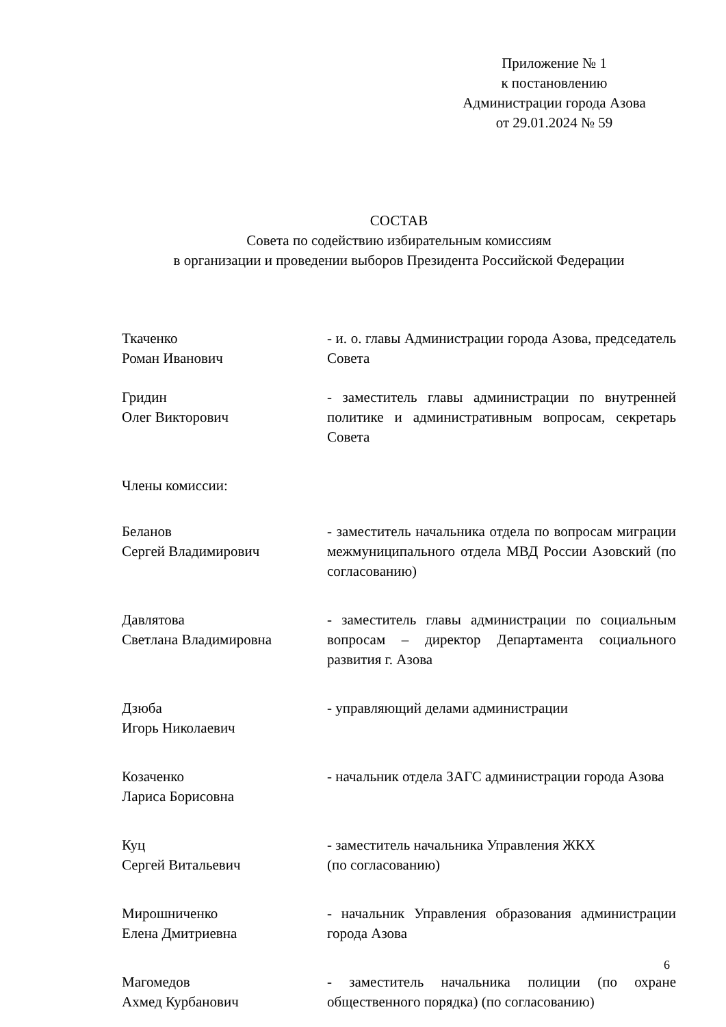Приложение № 1
к постановлению
Администрации города Азова
от 29.01.2024 № 59
СОСТАВ
Совета по содействию избирательным комиссиям
в организации и проведении выборов Президента Российской Федерации
Ткаченко
Роман Иванович
- и. о. главы Администрации города Азова, председатель Совета
Гридин
Олег Викторович
- заместитель главы администрации по внутренней политике и административным вопросам, секретарь Совета
Члены комиссии:
Беланов
Сергей Владимирович
- заместитель начальника отдела по вопросам миграции межмуниципального отдела МВД России Азовский (по согласованию)
Давлятова
Светлана Владимировна
- заместитель главы администрации по социальным вопросам – директор Департамента социального развития г. Азова
Дзюба
Игорь Николаевич
- управляющий делами администрации
Козаченко
Лариса Борисовна
- начальник отдела ЗАГС администрации города Азова
Куц
Сергей Витальевич
- заместитель начальника Управления ЖКХ
(по согласованию)
Мирошниченко
Елена Дмитриевна
- начальник Управления образования администрации города Азова
Магомедов
Ахмед Курбанович
- заместитель начальника полиции (по охране общественного порядка) (по согласованию)
6